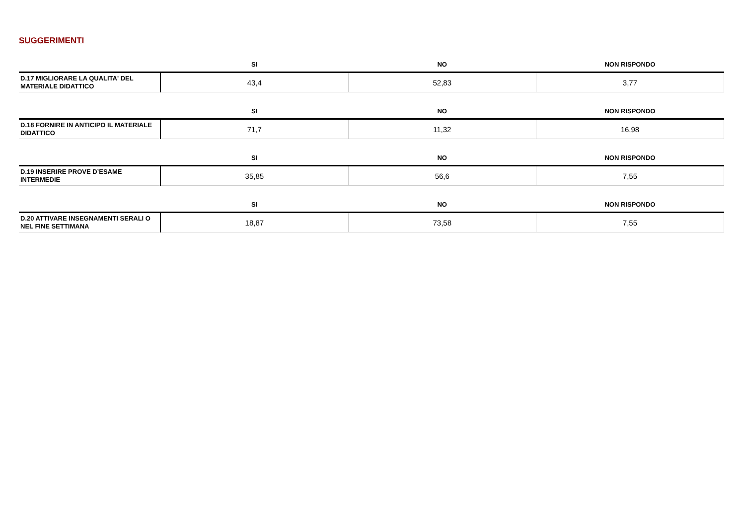SUGGERIMENTI
| | SI | NO | NON RISPONDO |
| --- | --- | --- | --- |
| D.17 MIGLIORARE LA QUALITA' DEL MATERIALE DIDATTICO | 43,4 | 52,83 | 3,77 |
| | SI | NO | NON RISPONDO |
| --- | --- | --- | --- |
| D.18 FORNIRE IN ANTICIPO IL MATERIALE DIDATTICO | 71,7 | 11,32 | 16,98 |
| | SI | NO | NON RISPONDO |
| --- | --- | --- | --- |
| D.19 INSERIRE PROVE D’ESAME INTERMEDIE | 35,85 | 56,6 | 7,55 |
| | SI | NO | NON RISPONDO |
| --- | --- | --- | --- |
| D.20 ATTIVARE INSEGNAMENTI SERALI O NEL FINE SETTIMANA | 18,87 | 73,58 | 7,55 |